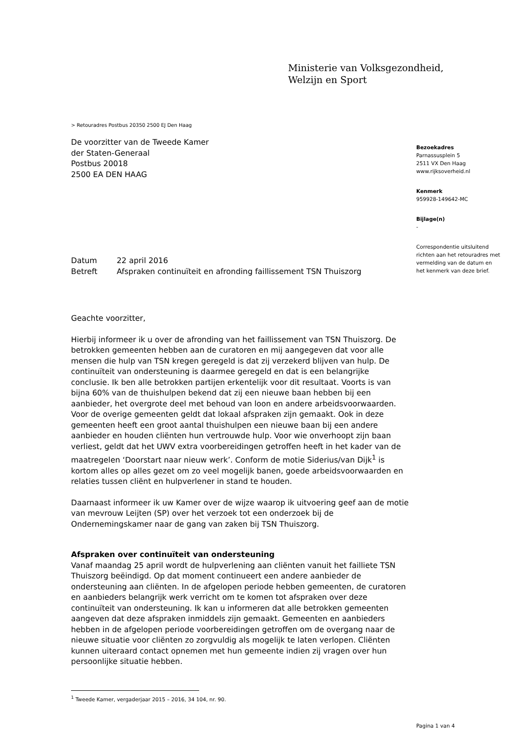Ministerie van Volksgezondheid,
Welzijn en Sport
> Retouradres Postbus 20350 2500 EJ Den Haag
De voorzitter van de Tweede Kamer
der Staten-Generaal
Postbus 20018
2500 EA DEN HAAG
Bezoekadres
Parnassusplein 5
2511 VX Den Haag
www.rijksoverheid.nl
Kenmerk
959928-149642-MC
Bijlage(n)
-
Correspondentie uitsluitend richten aan het retouradres met vermelding van de datum en het kenmerk van deze brief.
Datum 22 april 2016
Betreft Afspraken continuïteit en afronding faillissement TSN Thuiszorg
Geachte voorzitter,
Hierbij informeer ik u over de afronding van het faillissement van TSN Thuiszorg. De betrokken gemeenten hebben aan de curatoren en mij aangegeven dat voor alle mensen die hulp van TSN kregen geregeld is dat zij verzekerd blijven van hulp. De continuïteit van ondersteuning is daarmee geregeld en dat is een belangrijke conclusie. Ik ben alle betrokken partijen erkentelijk voor dit resultaat. Voorts is van bijna 60% van de thuishulpen bekend dat zij een nieuwe baan hebben bij een aanbieder, het overgrote deel met behoud van loon en andere arbeidsvoorwaarden. Voor de overige gemeenten geldt dat lokaal afspraken zijn gemaakt. Ook in deze gemeenten heeft een groot aantal thuishulpen een nieuwe baan bij een andere aanbieder en houden cliënten hun vertrouwde hulp. Voor wie onverhoopt zijn baan verliest, geldt dat het UWV extra voorbereidingen getroffen heeft in het kader van de maatregelen ‘Doorstart naar nieuw werk’. Conform de motie Siderius/van Dijk<sup>1</sup> is kortom alles op alles gezet om zo veel mogelijk banen, goede arbeidsvoorwaarden en relaties tussen cliënt en hulpverlener in stand te houden.
Daarnaast informeer ik uw Kamer over de wijze waarop ik uitvoering geef aan de motie van mevrouw Leijten (SP) over het verzoek tot een onderzoek bij de Ondernemingskamer naar de gang van zaken bij TSN Thuiszorg.
Afspraken over continuïteit van ondersteuning
Vanaf maandag 25 april wordt de hulpverlening aan cliënten vanuit het failliete TSN Thuiszorg beëindigd. Op dat moment continueert een andere aanbieder de ondersteuning aan cliënten. In de afgelopen periode hebben gemeenten, de curatoren en aanbieders belangrijk werk verricht om te komen tot afspraken over deze continuïteit van ondersteuning. Ik kan u informeren dat alle betrokken gemeenten aangeven dat deze afspraken inmiddels zijn gemaakt. Gemeenten en aanbieders hebben in de afgelopen periode voorbereidingen getroffen om de overgang naar de nieuwe situatie voor cliënten zo zorgvuldig als mogelijk te laten verlopen. Cliënten kunnen uiteraard contact opnemen met hun gemeente indien zij vragen over hun persoonlijke situatie hebben.
<sup>1</sup> Tweede Kamer, vergaderjaar 2015 – 2016, 34 104, nr. 90.
Pagina 1 van 4